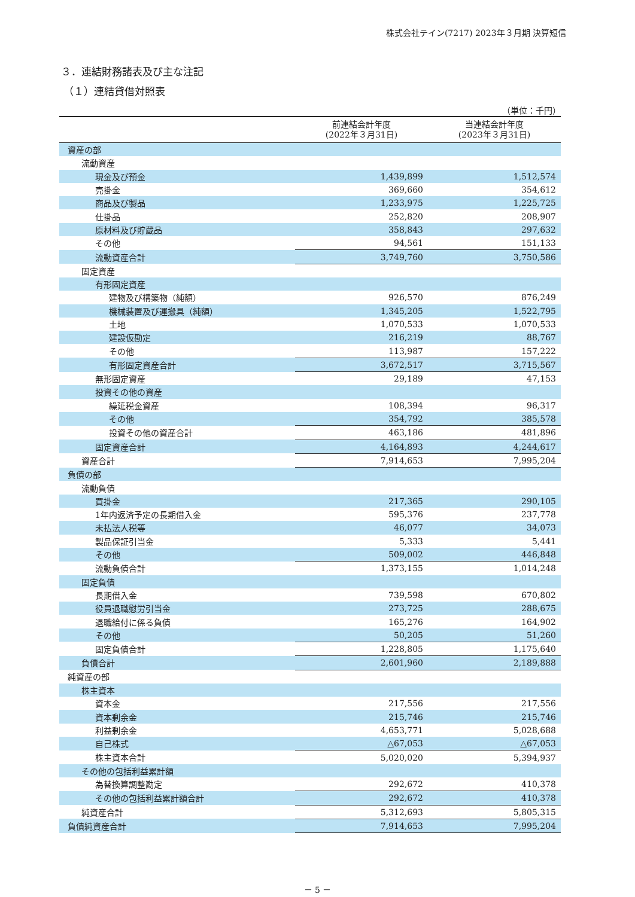株式会社テイン(7217) 2023年３月期 決算短信
３．連結財務諸表及び主な注記
（１）連結貸借対照表
（単位：千円）
| | 前連結会計年度 (2022年３月31日) | 当連結会計年度 (2023年３月31日) |
| --- | --- | --- |
| 資産の部 | | |
| 流動資産 | | |
| 現金及び預金 | 1,439,899 | 1,512,574 |
| 売掛金 | 369,660 | 354,612 |
| 商品及び製品 | 1,233,975 | 1,225,725 |
| 仕掛品 | 252,820 | 208,907 |
| 原材料及び貯蔵品 | 358,843 | 297,632 |
| その他 | 94,561 | 151,133 |
| 流動資産合計 | 3,749,760 | 3,750,586 |
| 固定資産 | | |
| 有形固定資産 | | |
| 建物及び構築物（純額） | 926,570 | 876,249 |
| 機械装置及び運搬具（純額） | 1,345,205 | 1,522,795 |
| 土地 | 1,070,533 | 1,070,533 |
| 建設仮勘定 | 216,219 | 88,767 |
| その他 | 113,987 | 157,222 |
| 有形固定資産合計 | 3,672,517 | 3,715,567 |
| 無形固定資産 | 29,189 | 47,153 |
| 投資その他の資産 | | |
| 繰延税金資産 | 108,394 | 96,317 |
| その他 | 354,792 | 385,578 |
| 投資その他の資産合計 | 463,186 | 481,896 |
| 固定資産合計 | 4,164,893 | 4,244,617 |
| 資産合計 | 7,914,653 | 7,995,204 |
| 負債の部 | | |
| 流動負債 | | |
| 買掛金 | 217,365 | 290,105 |
| 1年内返済予定の長期借入金 | 595,376 | 237,778 |
| 未払法人税等 | 46,077 | 34,073 |
| 製品保証引当金 | 5,333 | 5,441 |
| その他 | 509,002 | 446,848 |
| 流動負債合計 | 1,373,155 | 1,014,248 |
| 固定負債 | | |
| 長期借入金 | 739,598 | 670,802 |
| 役員退職慰労引当金 | 273,725 | 288,675 |
| 退職給付に係る負債 | 165,276 | 164,902 |
| その他 | 50,205 | 51,260 |
| 固定負債合計 | 1,228,805 | 1,175,640 |
| 負債合計 | 2,601,960 | 2,189,888 |
| 純資産の部 | | |
| 株主資本 | | |
| 資本金 | 217,556 | 217,556 |
| 資本剰余金 | 215,746 | 215,746 |
| 利益剰余金 | 4,653,771 | 5,028,688 |
| 自己株式 | △67,053 | △67,053 |
| 株主資本合計 | 5,020,020 | 5,394,937 |
| その他の包括利益累計額 | | |
| 為替換算調整勘定 | 292,672 | 410,378 |
| その他の包括利益累計額合計 | 292,672 | 410,378 |
| 純資産合計 | 5,312,693 | 5,805,315 |
| 負債純資産合計 | 7,914,653 | 7,995,204 |
－ 5 －